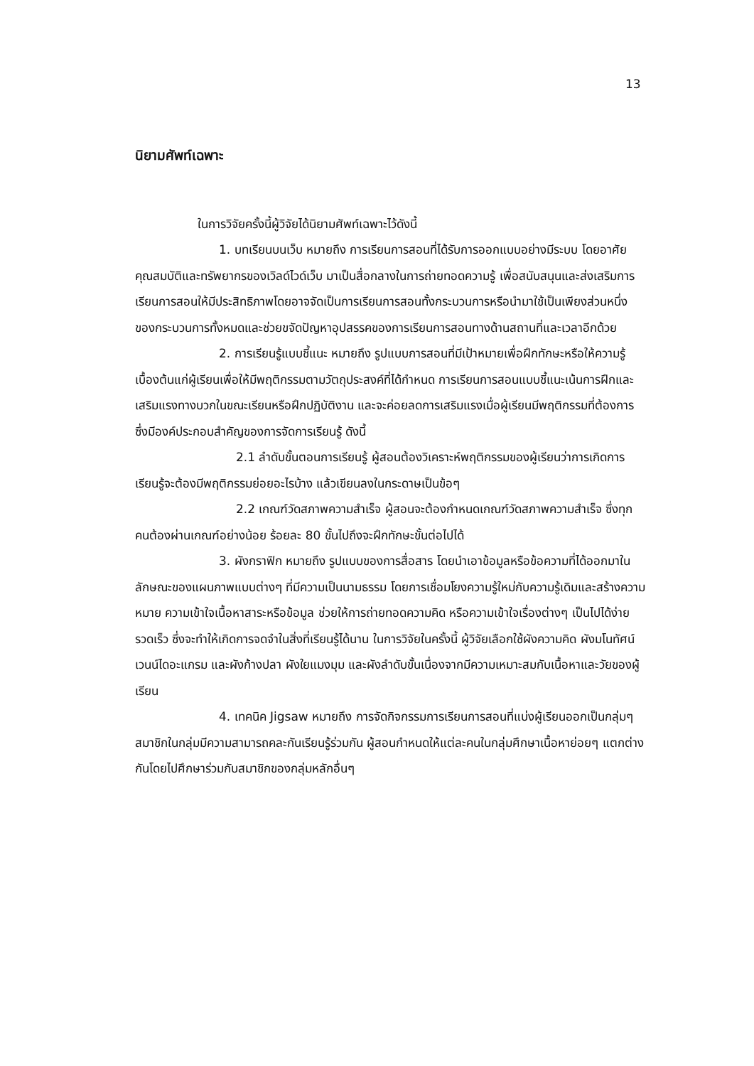13
นิยามศัพท์เฉพาะ
ในการวิจัยครั้งนี้ผู้วิจัยได้นิยามศัพท์เฉพาะไว้ดังนี้
1. บทเรียนบนเว็บ หมายถึง การเรียนการสอนที่ได้รับการออกแบบอย่างมีระบบ โดยอาศัยคุณสมบัติและทรัพยากรของเวิลด์ไวด์เว็บ มาเป็นสื่อกลางในการถ่ายทอดความรู้ เพื่อสนับสนุนและส่งเสริมการเรียนการสอนให้มีประสิทธิภาพโดยอาจจัดเป็นการเรียนการสอนทั้งกระบวนการหรือนำมาใช้เป็นเพียงส่วนหนึ่งของกระบวนการทั้งหมดและช่วยขจัดปัญหาอุปสรรคของการเรียนการสอนทางด้านสถานที่และเวลาอีกด้วย
2. การเรียนรู้แบบชี้แนะ หมายถึง รูปแบบการสอนที่มีเป้าหมายเพื่อฝึกทักษะหรือให้ความรู้เบื้องต้นแก่ผู้เรียนเพื่อให้มีพฤติกรรมตามวัตถุประสงค์ที่ได้กำหนด การเรียนการสอนแบบชี้แนะเน้นการฝึกและเสริมแรงทางบวกในขณะเรียนหรือฝึกปฏิบัติงาน และจะค่อยลดการเสริมแรงเมื่อผู้เรียนมีพฤติกรรมที่ต้องการ ซึ่งมีองค์ประกอบสำคัญของการจัดการเรียนรู้ ดังนี้
2.1 ลำดับขั้นตอนการเรียนรู้ ผู้สอนต้องวิเคราะห์พฤติกรรมของผู้เรียนว่าการเกิดการเรียนรู้จะต้องมีพฤติกรรมย่อยอะไรบ้าง แล้วเขียนลงในกระดาษเป็นข้อๆ
2.2 เกณฑ์วัดสภาพความสำเร็จ ผู้สอนจะต้องกำหนดเกณฑ์วัดสภาพความสำเร็จ ซึ่งทุกคนต้องผ่านเกณฑ์อย่างน้อย ร้อยละ 80 ขั้นไปถึงจะฝึกทักษะขั้นต่อไปได้
3. ผังกราฟิก หมายถึง รูปแบบของการสื่อสาร โดยนำเอาข้อมูลหรือข้อความที่ได้ออกมาในลักษณะของแผนภาพแบบต่างๆ ที่มีความเป็นนามธรรม โดยการเชื่อมโยงความรู้ใหม่กับความรู้เดิมและสร้างความหมาย ความเข้าใจเนื้อหาสาระหรือข้อมูล ช่วยให้การถ่ายทอดความคิด หรือความเข้าใจเรื่องต่างๆ เป็นไปได้ง่าย รวดเร็ว ซึ่งจะทำให้เกิดการจดจำในสิ่งที่เรียนรู้ได้นาน ในการวิจัยในครั้งนี้ ผู้วิจัยเลือกใช้ผังความคิด ผังมโนทัศน์ เวนน์ไดอะแกรม และผังก้างปลา ผังใยแมงมุม และผังลำดับขั้นเนื่องจากมีความเหมาะสมกับเนื้อหาและวัยของผู้เรียน
4. เทคนิค Jigsaw หมายถึง การจัดกิจกรรมการเรียนการสอนที่แบ่งผู้เรียนออกเป็นกลุ่มๆ สมาชิกในกลุ่มมีความสามารถคละกันเรียนรู้ร่วมกัน ผู้สอนกำหนดให้แต่ละคนในกลุ่มศึกษาเนื้อหาย่อยๆ แตกต่างกันโดยไปศึกษาร่วมกับสมาชิกของกลุ่มหลักอื่นๆ